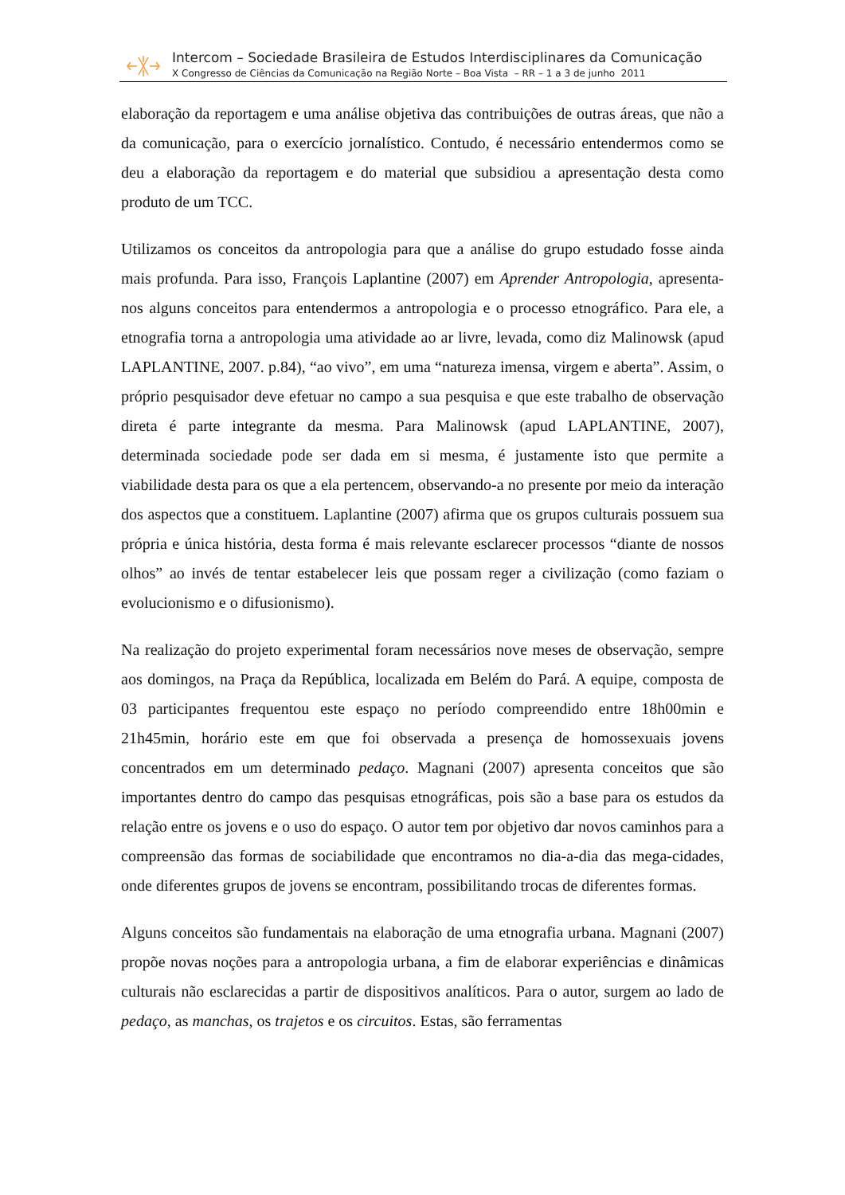Intercom – Sociedade Brasileira de Estudos Interdisciplinares da Comunicação
X Congresso de Ciências da Comunicação na Região Norte – Boa Vista – RR – 1 a 3 de junho 2011
elaboração da reportagem e uma análise objetiva das contribuições de outras áreas, que não a da comunicação, para o exercício jornalístico. Contudo, é necessário entendermos como se deu a elaboração da reportagem e do material que subsidiou a apresentação desta como produto de um TCC.
Utilizamos os conceitos da antropologia para que a análise do grupo estudado fosse ainda mais profunda. Para isso, François Laplantine (2007) em Aprender Antropologia, apresenta-nos alguns conceitos para entendermos a antropologia e o processo etnográfico. Para ele, a etnografia torna a antropologia uma atividade ao ar livre, levada, como diz Malinowsk (apud LAPLANTINE, 2007. p.84), “ao vivo”, em uma “natureza imensa, virgem e aberta”. Assim, o próprio pesquisador deve efetuar no campo a sua pesquisa e que este trabalho de observação direta é parte integrante da mesma. Para Malinowsk (apud LAPLANTINE, 2007), determinada sociedade pode ser dada em si mesma, é justamente isto que permite a viabilidade desta para os que a ela pertencem, observando-a no presente por meio da interação dos aspectos que a constituem. Laplantine (2007) afirma que os grupos culturais possuem sua própria e única história, desta forma é mais relevante esclarecer processos “diante de nossos olhos” ao invés de tentar estabelecer leis que possam reger a civilização (como faziam o evolucionismo e o difusionismo).
Na realização do projeto experimental foram necessários nove meses de observação, sempre aos domingos, na Praça da República, localizada em Belém do Pará. A equipe, composta de 03 participantes frequentou este espaço no período compreendido entre 18h00min e 21h45min, horário este em que foi observada a presença de homossexuais jovens concentrados em um determinado pedaço. Magnani (2007) apresenta conceitos que são importantes dentro do campo das pesquisas etnográficas, pois são a base para os estudos da relação entre os jovens e o uso do espaço. O autor tem por objetivo dar novos caminhos para a compreensão das formas de sociabilidade que encontramos no dia-a-dia das mega-cidades, onde diferentes grupos de jovens se encontram, possibilitando trocas de diferentes formas.
Alguns conceitos são fundamentais na elaboração de uma etnografia urbana. Magnani (2007) propõe novas noções para a antropologia urbana, a fim de elaborar experiências e dinâmicas culturais não esclarecidas a partir de dispositivos analíticos. Para o autor, surgem ao lado de pedaço, as manchas, os trajetos e os circuitos. Estas, são ferramentas